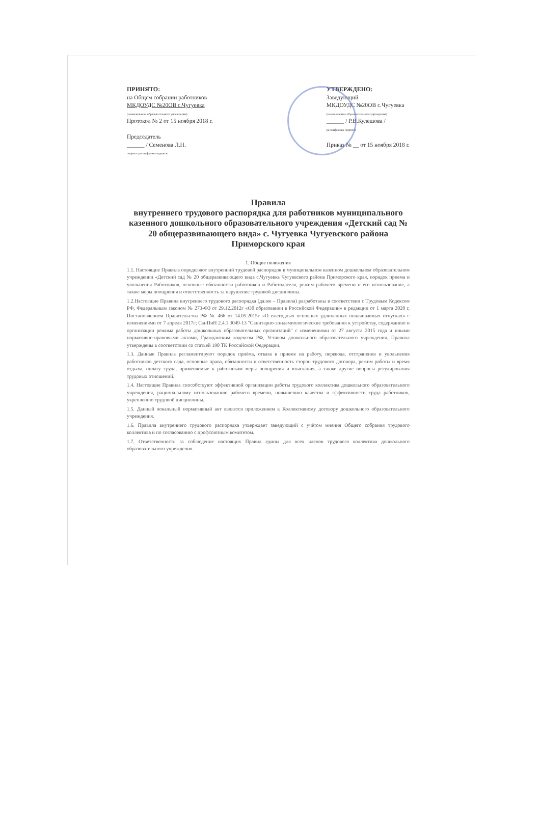ПРИНЯТО:
на Общем собрании работников
МКДОУДС №20ОВ с.Чугуевка
(наименование образовательного учреждения)
Протокол № 2 от 15 ноября 2018 г.
Председатель
______ / Семенова Л.Н.
подпись расшифровка подписи
УТВЕРЖДЕНО:
Заведующий
МКДОУДС №20ОВ с.Чугуевка
(наименование образовательного учреждения)
______ / Р.В.Кулешова /
расшифровка подписи
Приказ № __ от 15 ноября 2018 г.
Правила
внутреннего трудового распорядка для работников муниципального казенного дошкольного образовательного учреждения «Детский сад № 20 общеразвивающего вида» с. Чугуевка Чугуевского района Приморского края
1. Общие положения
1.1. Настоящие Правила определяют внутренний трудовой распорядок в муниципальном казенном дошкольном образовательном учреждении «Детский сад № 20 общеразвивающего вида с.Чугуевка Чугуевского района Приморского края, порядок приема и увольнения Работников, основные обязанности работников и Работодателя, режим рабочего времени и его использование, а также меры поощрения и ответственность за нарушение трудовой дисциплины.
1.2.Настоящие Правила внутреннего трудового распорядка (далее – Правила) разработаны в соответствии с Трудовым Кодексом РФ, Федеральным законом № 273-ФЗ от 29.12.2012г «Об образовании в Российской Федерации» в редакции от 1 марта 2020 г, Постановлением Правительства РФ № 466 от 14.05.2015г «О ежегодных основных удлиненных оплачиваемых отпусках» с изменениями от 7 апреля 2017г; СанПиН 2.4.1.3049-13 "Санитарно-эпидемиологические требования к устройству, содержанию и организации режима работы дошкольных образовательных организаций" с изменениями от 27 августа 2015 года и иными нормативно-правовыми актами, Гражданским кодексом РФ, Уставом дошкольного образовательного учреждения. Правила утверждены в соответствии со статьей 190 ТК Российской Федерации.
1.3. Данные Правила регламентируют порядок приёма, отказа в приеме на работу, перевода, отстранения и увольнения работников детского сада, основные права, обязанности и ответственность сторон трудового договора, режим работы и время отдыха, оплату труда, применяемые к работникам меры поощрения и взыскания, а также другие вопросы регулирования трудовых отношений.
1.4. Настоящие Правила способствуют эффективной организации работы трудового коллектива дошкольного образовательного учреждения, рациональному использованию рабочего времени, повышению качества и эффективности труда работников, укреплению трудовой дисциплины.
1.5. Данный локальный нормативный акт является приложением к Коллективному договору дошкольного образовательного учреждения.
1.6. Правила внутреннего трудового распорядка утверждает заведующий с учётом мнения Общего собрания трудового коллектива и по согласованию с профсоюзным комитетом.
1.7. Ответственность за соблюдение настоящих Правил едины для всех членов трудового коллектива дошкольного образовательного учреждения.